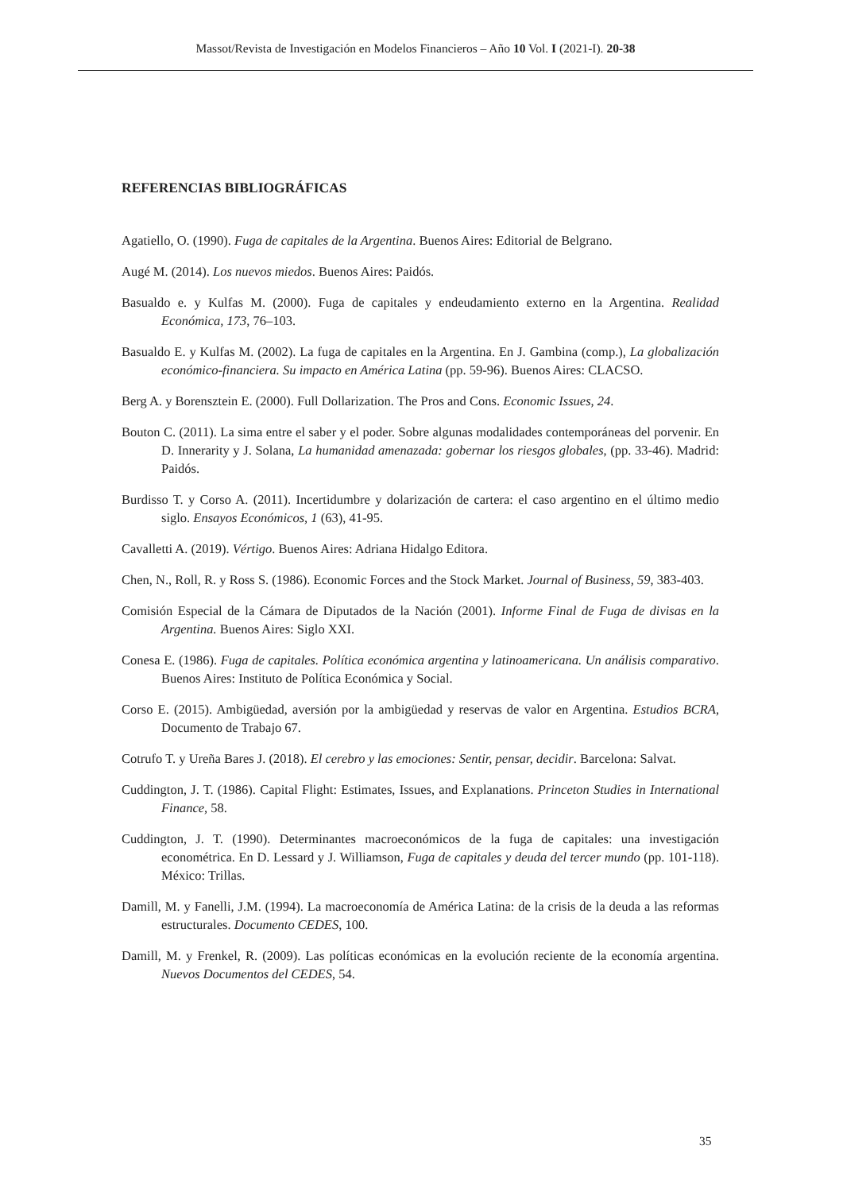Massot/Revista de Investigación en Modelos Financieros – Año 10 Vol. I (2021-I). 20-38
REFERENCIAS BIBLIOGRÁFICAS
Agatiello, O. (1990). Fuga de capitales de la Argentina. Buenos Aires: Editorial de Belgrano.
Augé M. (2014). Los nuevos miedos. Buenos Aires: Paidós.
Basualdo e. y Kulfas M. (2000). Fuga de capitales y endeudamiento externo en la Argentina. Realidad Económica, 173, 76–103.
Basualdo E. y Kulfas M. (2002). La fuga de capitales en la Argentina. En J. Gambina (comp.), La globalización económico-financiera. Su impacto en América Latina (pp. 59-96). Buenos Aires: CLACSO.
Berg A. y Borensztein E. (2000). Full Dollarization. The Pros and Cons. Economic Issues, 24.
Bouton C. (2011). La sima entre el saber y el poder. Sobre algunas modalidades contemporáneas del porvenir. En D. Innerarity y J. Solana, La humanidad amenazada: gobernar los riesgos globales, (pp. 33-46). Madrid: Paidós.
Burdisso T. y Corso A. (2011). Incertidumbre y dolarización de cartera: el caso argentino en el último medio siglo. Ensayos Económicos, 1 (63), 41-95.
Cavalletti A. (2019). Vértigo. Buenos Aires: Adriana Hidalgo Editora.
Chen, N., Roll, R. y Ross S. (1986). Economic Forces and the Stock Market. Journal of Business, 59, 383-403.
Comisión Especial de la Cámara de Diputados de la Nación (2001). Informe Final de Fuga de divisas en la Argentina. Buenos Aires: Siglo XXI.
Conesa E. (1986). Fuga de capitales. Política económica argentina y latinoamericana. Un análisis comparativo. Buenos Aires: Instituto de Política Económica y Social.
Corso E. (2015). Ambigüedad, aversión por la ambigüedad y reservas de valor en Argentina. Estudios BCRA, Documento de Trabajo 67.
Cotrufo T. y Ureña Bares J. (2018). El cerebro y las emociones: Sentir, pensar, decidir. Barcelona: Salvat.
Cuddington, J. T. (1986). Capital Flight: Estimates, Issues, and Explanations. Princeton Studies in International Finance, 58.
Cuddington, J. T. (1990). Determinantes macroeconómicos de la fuga de capitales: una investigación econométrica. En D. Lessard y J. Williamson, Fuga de capitales y deuda del tercer mundo (pp. 101-118). México: Trillas.
Damill, M. y Fanelli, J.M. (1994). La macroeconomía de América Latina: de la crisis de la deuda a las reformas estructurales. Documento CEDES, 100.
Damill, M. y Frenkel, R. (2009). Las políticas económicas en la evolución reciente de la economía argentina. Nuevos Documentos del CEDES, 54.
35